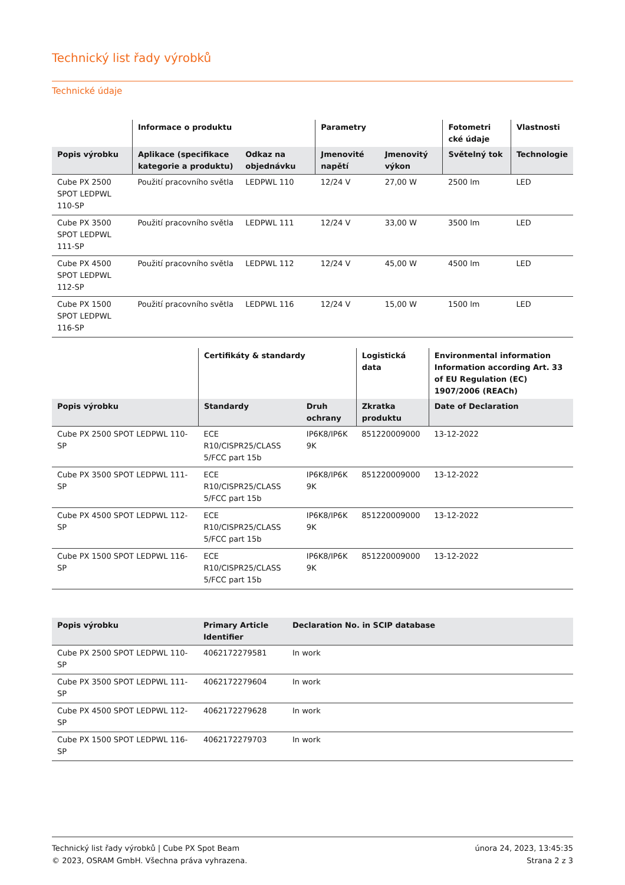Technický list řady výrobků
Technické údaje
| | Informace o produktu | | Parametry | | Fotometri cké údaje | Vlastnosti |
| --- | --- | --- | --- | --- | --- | --- |
| Popis výrobku | Aplikace (specifikace kategorie a produktu) | Odkaz na objednávku | Jmenovité napětí | Jmenovitý výkon | Světelný tok | Technologie |
| Cube PX 2500 SPOT LEDPWL 110-SP | Použití pracovního světla | LEDPWL 110 | 12/24 V | 27,00 W | 2500 lm | LED |
| Cube PX 3500 SPOT LEDPWL 111-SP | Použití pracovního světla | LEDPWL 111 | 12/24 V | 33,00 W | 3500 lm | LED |
| Cube PX 4500 SPOT LEDPWL 112-SP | Použití pracovního světla | LEDPWL 112 | 12/24 V | 45,00 W | 4500 lm | LED |
| Cube PX 1500 SPOT LEDPWL 116-SP | Použití pracovního světla | LEDPWL 116 | 12/24 V | 15,00 W | 1500 lm | LED |
| | Certifikáty & standardy | | Logistická data | Environmental information Information according Art. 33 of EU Regulation (EC) 1907/2006 (REACh) |
| --- | --- | --- | --- | --- |
| Popis výrobku | Standardy | Druh ochrany | Zkratka produktu | Date of Declaration |
| Cube PX 2500 SPOT LEDPWL 110-SP | ECE R10/CISPR25/CLASS 5/FCC part 15b | IP6K8/IP6K 9K | 851220009000 | 13-12-2022 |
| Cube PX 3500 SPOT LEDPWL 111-SP | ECE R10/CISPR25/CLASS 5/FCC part 15b | IP6K8/IP6K 9K | 851220009000 | 13-12-2022 |
| Cube PX 4500 SPOT LEDPWL 112-SP | ECE R10/CISPR25/CLASS 5/FCC part 15b | IP6K8/IP6K 9K | 851220009000 | 13-12-2022 |
| Cube PX 1500 SPOT LEDPWL 116-SP | ECE R10/CISPR25/CLASS 5/FCC part 15b | IP6K8/IP6K 9K | 851220009000 | 13-12-2022 |
| Popis výrobku | Primary Article Identifier | Declaration No. in SCIP database |
| --- | --- | --- |
| Cube PX 2500 SPOT LEDPWL 110-SP | 4062172279581 | In work |
| Cube PX 3500 SPOT LEDPWL 111-SP | 4062172279604 | In work |
| Cube PX 4500 SPOT LEDPWL 112-SP | 4062172279628 | In work |
| Cube PX 1500 SPOT LEDPWL 116-SP | 4062172279703 | In work |
Technický list řady výrobků | Cube PX Spot Beam
© 2023, OSRAM GmbH. Všechna práva vyhrazena.
února 24, 2023, 13:45:35
Strana 2 z 3